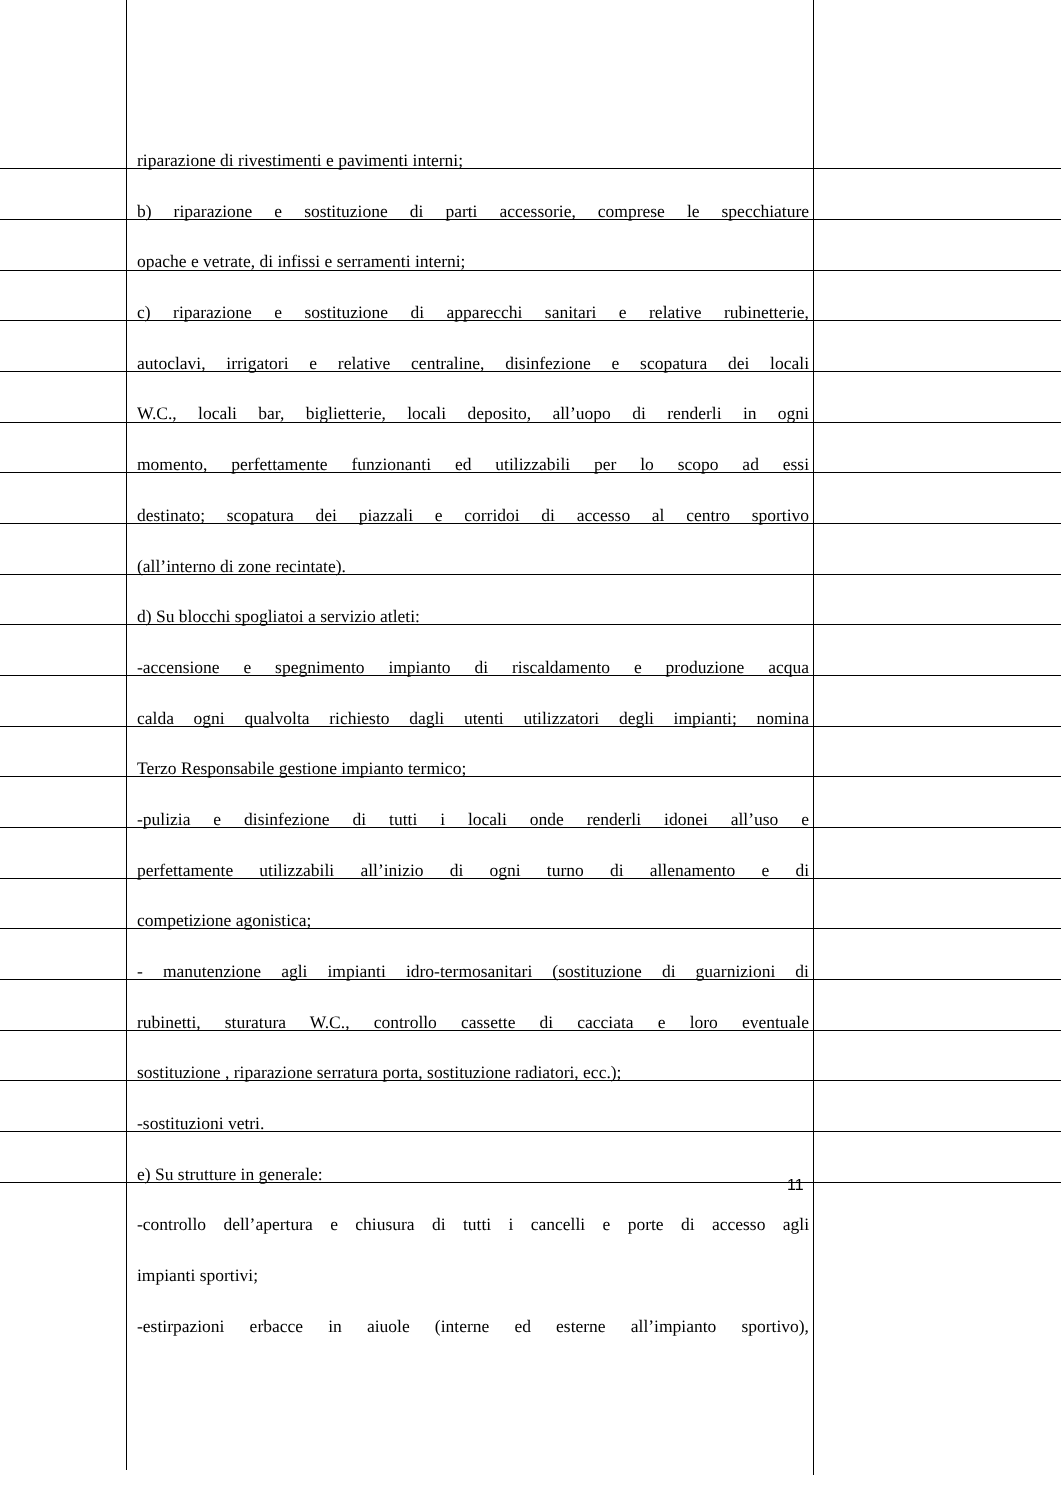riparazione di rivestimenti e pavimenti interni;
b) riparazione e sostituzione di parti accessorie, comprese le specchiature
opache e vetrate, di infissi e serramenti interni;
c) riparazione e sostituzione di apparecchi sanitari e relative rubinetterie,
autoclavi, irrigatori e relative centraline, disinfezione e scopatura dei locali
W.C., locali bar, biglietterie, locali deposito, all’uopo di renderli in ogni
momento, perfettamente funzionanti ed utilizzabili per lo scopo ad essi
destinato; scopatura dei piazzali e corridoi di accesso al centro sportivo
(all’interno di zone recintate).
d) Su blocchi spogliatoi a servizio atleti:
-accensione e spegnimento impianto di riscaldamento e produzione acqua
calda ogni qualvolta richiesto dagli utenti utilizzatori degli impianti; nomina
Terzo Responsabile gestione impianto termico;
-pulizia e disinfezione di tutti i locali onde renderli idonei all’uso e
perfettamente utilizzabili all’inizio di ogni turno di allenamento e di
competizione agonistica;
- manutenzione agli impianti idro-termosanitari (sostituzione di guarnizioni di
rubinetti, sturatura W.C., controllo cassette di cacciata e loro eventuale
sostituzione , riparazione serratura porta, sostituzione radiatori, ecc.);
-sostituzioni vetri.
e) Su strutture in generale:
-controllo dell’apertura e chiusura di tutti i cancelli e porte di accesso agli
impianti sportivi;
-estirpazioni erbacce in aiuole (interne ed esterne all’impianto sportivo),
11